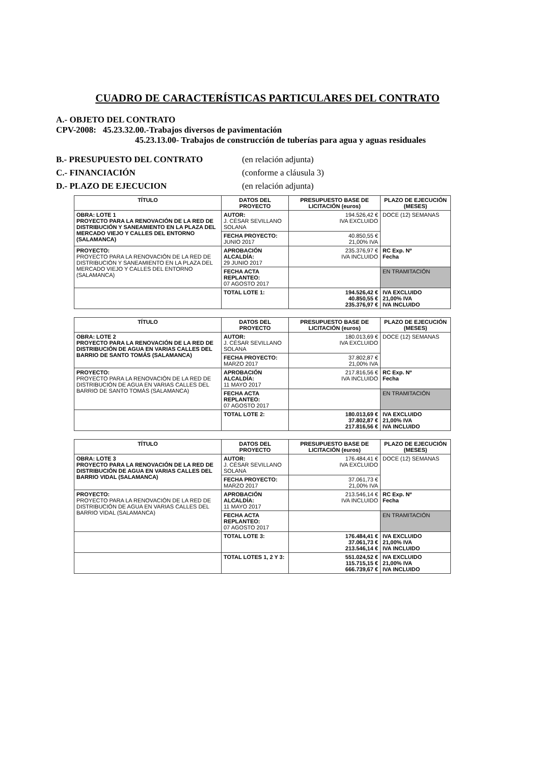CUADRO DE CARACTERÍSTICAS PARTICULARES DEL CONTRATO
A.- OBJETO DEL CONTRATO
CPV-2008: 45.23.32.00.-Trabajos diversos de pavimentación
45.23.13.00- Trabajos de construcción de tuberías para agua y aguas residuales
B.- PRESUPUESTO DEL CONTRATO (en relación adjunta)
C.- FINANCIACIÓN (conforme a cláusula 3)
D.- PLAZO DE EJECUCION (en relación adjunta)
| TÍTULO | DATOS DEL PROYECTO | PRESUPUESTO BASE DE LICITACIÓN (euros) | PLAZO DE EJECUCIÓN (MESES) |
| --- | --- | --- | --- |
| OBRA: LOTE 1 PROYECTO PARA LA RENOVACIÓN DE LA RED DE DISTRIBUCIÓN Y SANEAMIENTO EN LA PLAZA DEL MERCADO VIEJO Y CALLES DEL ENTORNO (SALAMANCA) | AUTOR: J. CÉSAR SEVILLANO SOLANA | 194.526,42 € IVA EXCLUIDO | DOCE (12) SEMANAS |
| | FECHA PROYECTO: JUNIO 2017 | 40.850,55 € 21,00% IVA | |
| PROYECTO: PROYECTO PARA LA RENOVACIÓN DE LA RED DE DISTRIBUCIÓN Y SANEAMIENTO EN LA PLAZA DEL MERCADO VIEJO Y CALLES DEL ENTORNO (SALAMANCA) | APROBACIÓN ALCALDÍA: 29 JUNIO 2017 | 235.376,97 € IVA INCLUIDO | RC Exp. Nº Fecha |
| | FECHA ACTA REPLANTEO: 07 AGOSTO 2017 | | EN TRAMITACIÓN |
| | TOTAL LOTE 1: | 194.526,42 € 40.850,55 € 235.376,97 € | IVA EXCLUIDO 21,00% IVA IVA INCLUIDO |
| TÍTULO | DATOS DEL PROYECTO | PRESUPUESTO BASE DE LICITACIÓN (euros) | PLAZO DE EJECUCIÓN (MESES) |
| OBRA: LOTE 2 PROYECTO PARA LA RENOVACIÓN DE LA RED DE DISTRIBUCIÓN DE AGUA EN VARIAS CALLES DEL BARRIO DE SANTO TOMÁS (SALAMANCA) | AUTOR: J. CÉSAR SEVILLANO SOLANA | 180.013,69 € IVA EXCLUIDO | DOCE (12) SEMANAS |
| | FECHA PROYECTO: MARZO 2017 | 37.802,87 € 21,00% IVA | |
| PROYECTO: PROYECTO PARA LA RENOVACIÓN DE LA RED DE DISTRIBUCIÓN DE AGUA EN VARIAS CALLES DEL BARRIO DE SANTO TOMÁS (SALAMANCA) | APROBACIÓN ALCALDÍA: 11 MAYO 2017 | 217.816,56 € IVA INCLUIDO | RC Exp. Nº Fecha |
| | FECHA ACTA REPLANTEO: 07 AGOSTO 2017 | | EN TRAMITACIÓN |
| | TOTAL LOTE 2: | 180.013,69 € 37.802,87 € 217.816,56 € | IVA EXCLUIDO 21,00% IVA IVA INCLUIDO |
| TÍTULO | DATOS DEL PROYECTO | PRESUPUESTO BASE DE LICITACIÓN (euros) | PLAZO DE EJECUCIÓN (MESES) |
| OBRA: LOTE 3 PROYECTO PARA LA RENOVACIÓN DE LA RED DE DISTRIBUCIÓN DE AGUA EN VARIAS CALLES DEL BARRIO VIDAL (SALAMANCA) | AUTOR: J. CÉSAR SEVILLANO SOLANA | 176.484,41 € IVA EXCLUIDO | DOCE (12) SEMANAS |
| | FECHA PROYECTO: MARZO 2017 | 37.061,73 € 21,00% IVA | |
| PROYECTO: PROYECTO PARA LA RENOVACIÓN DE LA RED DE DISTRIBUCIÓN DE AGUA EN VARIAS CALLES DEL BARRIO VIDAL (SALAMANCA) | APROBACIÓN ALCALDÍA: 11 MAYO 2017 | 213.546,14 € IVA INCLUIDO | RC Exp. Nº Fecha |
| | FECHA ACTA REPLANTEO: 07 AGOSTO 2017 | | EN TRAMITACIÓN |
| | TOTAL LOTE 3: | 176.484,41 € 37.061,73 € 213.546,14 € | IVA EXCLUIDO 21,00% IVA IVA INCLUIDO |
| | TOTAL LOTES 1, 2 Y 3: | 551.024,52 € 115.715,15 € 666.739,67 € | IVA EXCLUIDO 21,00% IVA IVA INCLUIDO |